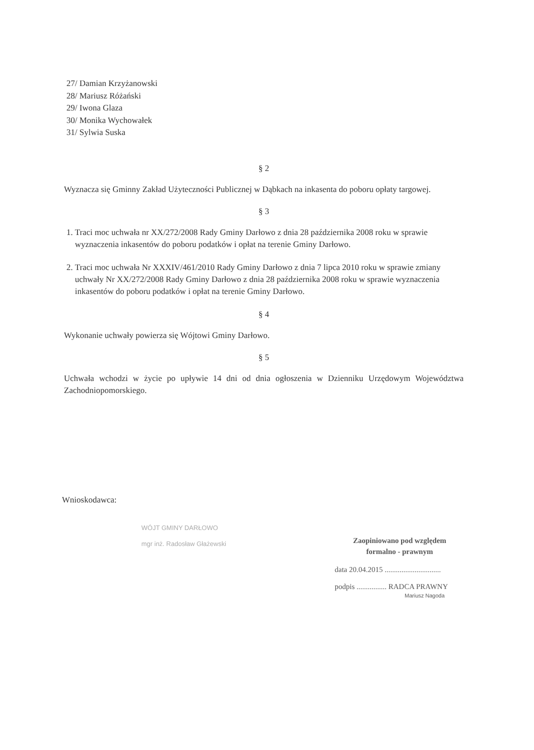27/ Damian Krzyżanowski
28/ Mariusz Różański
29/ Iwona Glaza
30/ Monika Wychowałek
31/ Sylwia Suska
§ 2
Wyznacza się Gminny Zakład Użyteczności Publicznej w Dąbkach na inkasenta do poboru opłaty targowej.
§ 3
1. Traci moc uchwała nr XX/272/2008 Rady Gminy Darłowo z dnia 28 października 2008 roku w sprawie wyznaczenia inkasentów do poboru podatków i opłat na terenie Gminy Darłowo.
2. Traci moc uchwała Nr XXXIV/461/2010 Rady Gminy Darłowo z dnia 7 lipca 2010 roku w sprawie zmiany uchwały Nr XX/272/2008 Rady Gminy Darłowo z dnia 28 października 2008 roku w sprawie wyznaczenia inkasentów do poboru podatków i opłat na terenie Gminy Darłowo.
§ 4
Wykonanie uchwały powierza się Wójtowi Gminy Darłowo.
§ 5
Uchwała wchodzi w życie po upływie 14 dni od dnia ogłoszenia w Dzienniku Urzędowym Województwa Zachodniopomorskiego.
Wnioskodawca:
WÓJT GMINY DARŁOWO
mgr inż. Radosław Głażewski
Zaopiniowano pod względem
formalno - prawnym
data 20.04.2015 ..............................
podpis ................ RADCA PRAWNY
Mariusz Nagoda